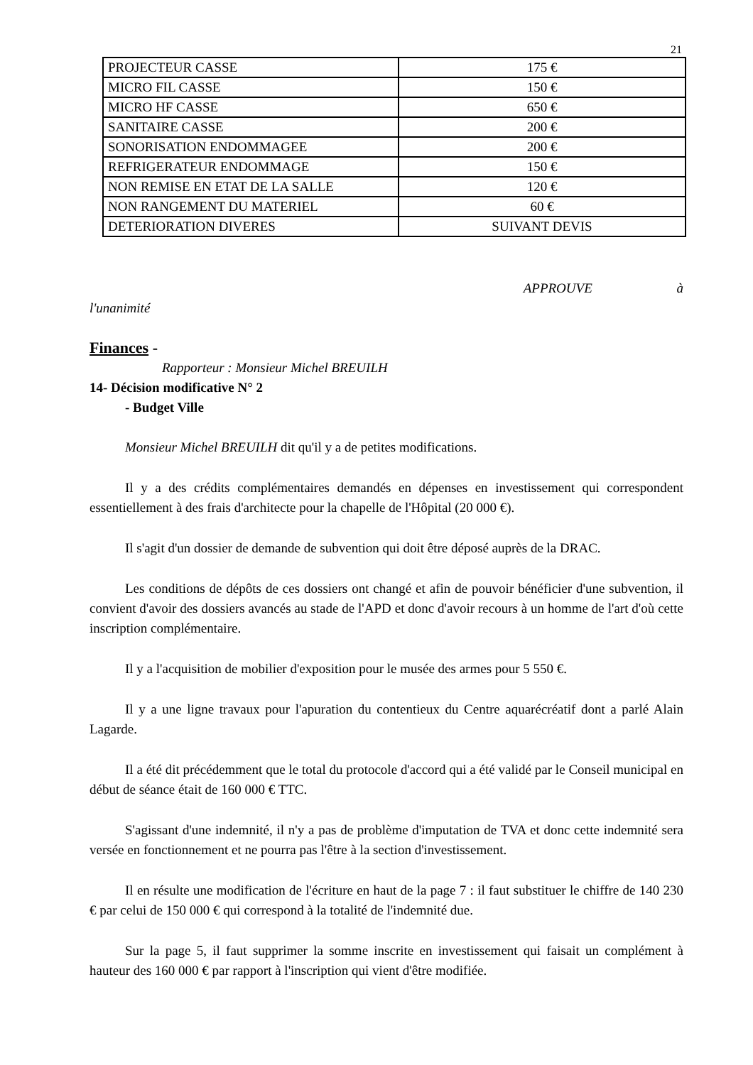21
| PROJECTEUR CASSE | 175 € |
| MICRO FIL CASSE | 150 € |
| MICRO HF CASSE | 650 € |
| SANITAIRE CASSE | 200 € |
| SONORISATION ENDOMMAGEE | 200 € |
| REFRIGERATEUR ENDOMMAGE | 150 € |
| NON REMISE EN ETAT DE LA SALLE | 120 € |
| NON RANGEMENT DU MATERIEL | 60 € |
| DETERIORATION DIVERES | SUIVANT DEVIS |
APPROUVE à
l'unanimité
Finances -
Rapporteur : Monsieur Michel BREUILH
14- Décision modificative N° 2
- Budget Ville
Monsieur Michel BREUILH dit qu'il y a de petites modifications.
Il y a des crédits complémentaires demandés en dépenses en investissement qui correspondent essentiellement à des frais d'architecte pour la chapelle de l'Hôpital (20 000 €).
Il s'agit d'un dossier de demande de subvention qui doit être déposé auprès de la DRAC.
Les conditions de dépôts de ces dossiers ont changé et afin de pouvoir bénéficier d'une subvention, il convient d'avoir des dossiers avancés au stade de l'APD et donc d'avoir recours à un homme de l'art d'où cette inscription complémentaire.
Il y a l'acquisition de mobilier d'exposition pour le musée des armes pour 5 550 €.
Il y a une ligne travaux pour l'apuration du contentieux du Centre aquarécréatif dont a parlé Alain Lagarde.
Il a été dit précédemment que le total du protocole d'accord qui a été validé par le Conseil municipal en début de séance était de 160 000 € TTC.
S'agissant d'une indemnité, il n'y a pas de problème d'imputation de TVA et donc cette indemnité sera versée en fonctionnement et ne pourra pas l'être à la section d'investissement.
Il en résulte une modification de l'écriture en haut de la page 7 : il faut substituer le chiffre de 140 230 € par celui de 150 000 € qui correspond à la totalité de l'indemnité due.
Sur la page 5, il faut supprimer la somme inscrite en investissement qui faisait un complément à hauteur des 160 000 € par rapport à l'inscription qui vient d'être modifiée.